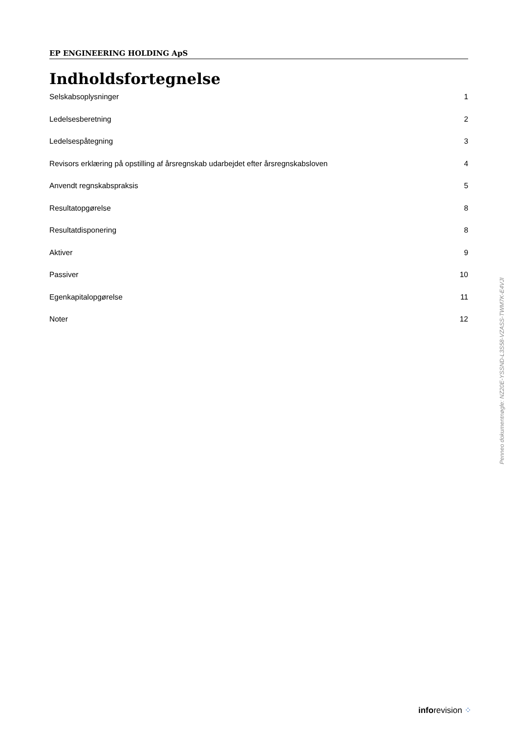EP ENGINEERING HOLDING ApS
Indholdsfortegnelse
Selskabsoplysninger 1
Ledelsesberetning 2
Ledelsespåtegning 3
Revisors erklæring på opstilling af årsregnskab udarbejdet efter årsregnskabsloven 4
Anvendt regnskabspraksis 5
Resultatopgørelse 8
Resultatdisponering 8
Aktiver 9
Passiver 10
Egenkapitalopgørelse 11
Noter 12
Penneo dokumentnøgle: NZ20E-YSSND-L3S58-VZASS-TWM7K-E4VJI
inforevision ⁘